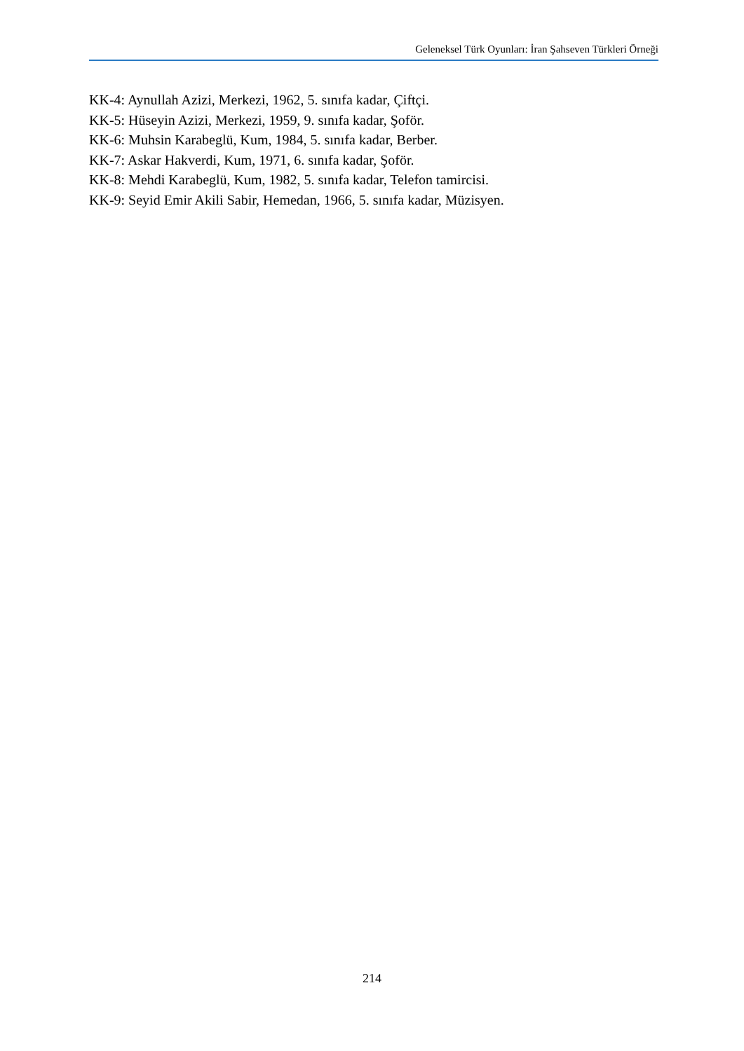Geleneksel Türk Oyunları: İran Şahseven Türkleri Örneği
KK-4: Aynullah Azizi, Merkezi, 1962, 5. sınıfa kadar, Çiftçi.
KK-5: Hüseyin Azizi, Merkezi, 1959, 9. sınıfa kadar, Şoför.
KK-6: Muhsin Karabeglü, Kum, 1984, 5. sınıfa kadar, Berber.
KK-7: Askar Hakverdi, Kum, 1971, 6. sınıfa kadar, Şoför.
KK-8: Mehdi Karabeglü, Kum, 1982, 5. sınıfa kadar, Telefon tamircisi.
KK-9: Seyid Emir Akili Sabir, Hemedan, 1966, 5. sınıfa kadar, Müzisyen.
214